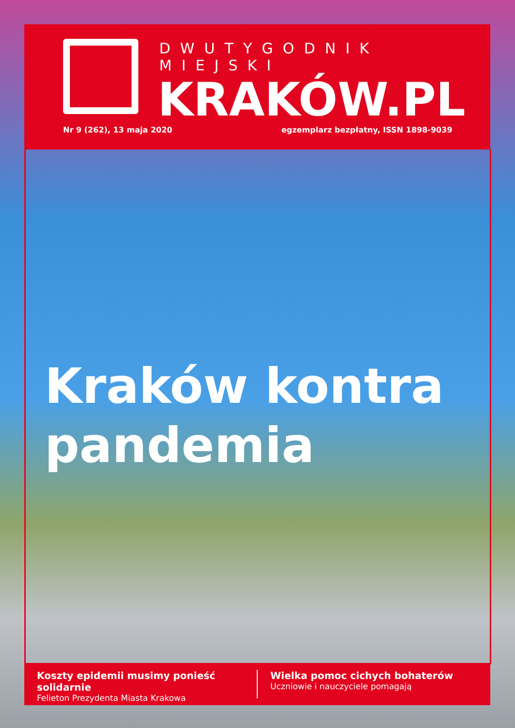DWUTYGODNIK MIEJSKI
KRAKÓW.PL
Nr 9 (262), 13 maja 2020
egzemplarz bezpłatny, ISSN 1898-9039
Kraków kontra
pandemia
Koszty epidemii musimy ponieść solidarnie
Felieton Prezydenta Miasta Krakowa
Wielka pomoc cichych bohaterów
Uczniowie i nauczyciele pomagają